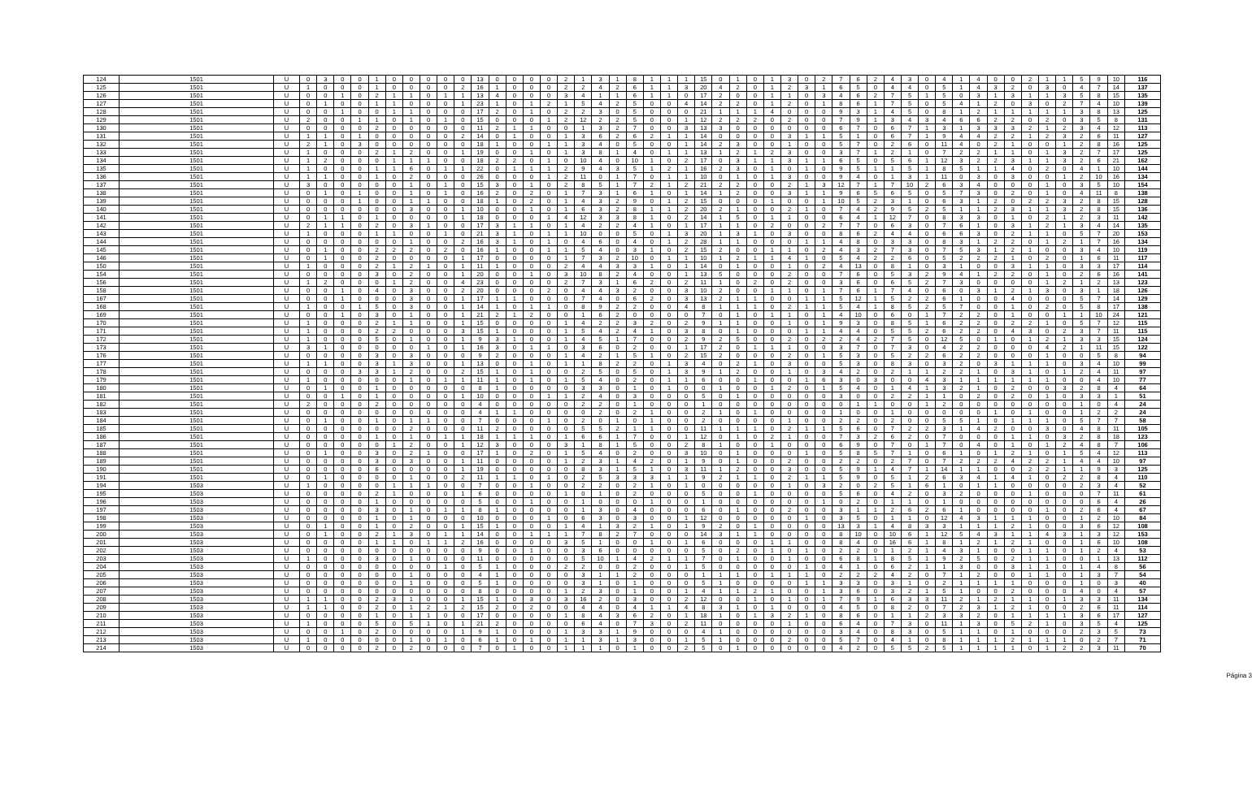| 124 | 1501 | U | 0 | 3 | 0 | 0 | 1 | 0 | 0 | 0 | 0 | 0 | 13 | 0 | 0 | 0 | 0 | 2 | 1 | 3 | 1 | 8 | 1 | 1 | 1 | 15 | 0 | 1 | 0 | 1 | 3 | 0 | 2 | 7 | 6 | 2 | 4 | 3 | 0 | 4 | 1 | 4 | 0 | 0 | 2 | 1 | 1 | 5 | 9 | 10 | 116 |
| 125 | 1501 | U | 1 | 0 | 0 | 0 | 1 | 0 | 0 | 0 | 0 | 2 | 16 | 1 | 0 | 0 | 0 | 2 | 2 | 4 | 2 | 6 | 1 | 1 | 3 | 20 | 4 | 2 | 0 | 1 | 2 | 3 | 1 | 6 | 5 | 0 | 4 | 4 | 0 | 5 | 1 | 4 | 3 | 2 | 0 | 3 | 0 | 4 | 7 | 14 | 137 |
| 126 | 1501 | U | 0 | 0 | 1 | 0 | 2 | 1 | 1 | 0 | 1 | 1 | 13 | 4 | 0 | 0 | 0 | 3 | 4 | 1 | 1 | 6 | 1 | 1 | 0 | 17 | 2 | 0 | 0 | 1 | 1 | 0 | 3 | 4 | 6 | 2 | 7 | 5 | 1 | 5 | 0 | 3 | 1 | 3 | 1 | 1 | 3 | 5 | 8 | 15 | 135 |
| 127 | 1501 | U | 0 | 1 | 0 | 0 | 1 | 1 | 0 | 0 | 0 | 1 | 23 | 1 | 0 | 1 | 2 | 1 | 5 | 4 | 2 | 5 | 0 | 0 | 4 | 14 | 2 | 2 | 0 | 1 | 2 | 0 | 1 | 8 | 6 | 1 | 7 | 5 | 0 | 5 | 4 | 1 | 2 | 0 | 3 | 0 | 2 | 7 | 4 | 10 | 139 |
| 128 | 1501 | U | 0 | 0 | 1 | 0 | 0 | 1 | 1 | 0 | 0 | 0 | 17 | 2 | 0 | 1 | 0 | 2 | 2 | 3 | 0 | 5 | 0 | 0 | 0 | 21 | 1 | 1 | 1 | 4 | 0 | 0 | 0 | 9 | 3 | 1 | 4 | 5 | 0 | 8 | 1 | 2 | 1 | 1 | 1 | 1 | 1 | 3 | 8 | 13 | 125 |
| 129 | 1501 | U | 2 | 0 | 0 | 1 | 1 | 0 | 1 | 0 | 1 | 0 | 15 | 0 | 0 | 0 | 1 | 2 | 12 | 2 | 2 | 5 | 0 | 0 | 1 | 12 | 2 | 2 | 2 | 0 | 2 | 0 | 0 | 7 | 9 | 1 | 3 | 4 | 3 | 4 | 6 | 6 | 2 | 2 | 0 | 2 | 0 | 3 | 5 | 8 | 131 |
| 130 | 1501 | U | 0 | 0 | 0 | 0 | 2 | 0 | 0 | 0 | 0 | 0 | 11 | 2 | 1 | 1 | 0 | 0 | 1 | 3 | 2 | 7 | 0 | 0 | 3 | 13 | 3 | 0 | 0 | 0 | 0 | 0 | 0 | 6 | 7 | 0 | 6 | 7 | 1 | 3 | 1 | 3 | 3 | 3 | 2 | 1 | 2 | 3 | 4 | 12 | 113 |
| 131 | 1501 | U | 1 | 1 | 0 | 1 | 0 | 0 | 0 | 0 | 0 | 2 | 14 | 0 | 1 | 0 | 0 | 1 | 3 | 6 | 2 | 6 | 2 | 1 | 1 | 14 | 0 | 0 | 0 | 0 | 3 | 1 | 1 | 5 | 1 | 0 | 6 | 7 | 1 | 9 | 4 | 4 | 2 | 2 | 1 | 2 | 3 | 2 | 6 | 11 | 127 |
| 132 | 1501 | U | 2 | 1 | 0 | 3 | 0 | 0 | 0 | 0 | 0 | 0 | 18 | 1 | 0 | 0 | 1 | 1 | 3 | 4 | 0 | 5 | 0 | 0 | 1 | 14 | 2 | 3 | 0 | 0 | 1 | 0 | 0 | 5 | 7 | 0 | 2 | 6 | 0 | 11 | 4 | 0 | 2 | 1 | 0 | 0 | 1 | 2 | 8 | 16 | 125 |
| 133 | 1501 | U | 1 | 0 | 0 | 0 | 2 | 1 | 2 | 0 | 0 | 1 | 19 | 0 | 0 | 1 | 0 | 1 | 3 | 8 | 1 | 4 | 0 | 1 | 1 | 13 | 1 | 2 | 1 | 2 | 3 | 0 | 0 | 3 | 7 | 1 | 2 | 1 | 0 | 7 | 2 | 2 | 1 | 1 | 0 | 1 | 3 | 2 | 7 | 17 | 125 |
| 134 | 1501 | U | 1 | 2 | 0 | 0 | 0 | 1 | 1 | 1 | 0 | 0 | 18 | 2 | 2 | 0 | 1 | 0 | 10 | 4 | 0 | 10 | 1 | 0 | 2 | 17 | 0 | 3 | 1 | 1 | 3 | 1 | 1 | 6 | 5 | 0 | 5 | 6 | 1 | 12 | 3 | 2 | 2 | 3 | 1 | 1 | 3 | 2 | 6 | 21 | 162 |
| 135 | 1501 | U | 1 | 0 | 0 | 0 | 1 | 1 | 6 | 0 | 1 | 1 | 22 | 0 | 1 | 1 | 1 | 2 | 9 | 4 | 3 | 5 | 1 | 2 | 1 | 16 | 2 | 3 | 0 | 1 | 0 | 1 | 0 | 9 | 5 | 1 | 1 | 5 | 1 | 8 | 5 | 1 | 1 | 4 | 0 | 2 | 0 | 4 | 1 | 10 | 144 |
| 136 | 1501 | U | 1 | 1 | 0 | 0 | 1 | 0 | 2 | 0 | 0 | 0 | 26 | 0 | 0 | 0 | 1 | 2 | 11 | 0 | 1 | 7 | 0 | 1 | 1 | 10 | 0 | 1 | 0 | 1 | 3 | 0 | 0 | 9 | 4 | 0 | 1 | 3 | 1 | 11 | 0 | 3 | 0 | 3 | 0 | 0 | 1 | 2 | 10 | 16 | 134 |
| 137 | 1501 | U | 3 | 0 | 0 | 0 | 0 | 0 | 1 | 0 | 1 | 0 | 15 | 3 | 0 | 1 | 0 | 2 | 8 | 5 | 1 | 7 | 2 | 1 | 2 | 21 | 2 | 2 | 0 | 0 | 2 | 1 | 3 | 12 | 7 | 1 | 7 | 10 | 2 | 6 | 3 | 4 | 0 | 0 | 0 | 1 | 0 | 3 | 5 | 10 | 154 |
| 138 | 1501 | U | 0 | 1 | 0 | 1 | 0 | 0 | 1 | 0 | 1 | 0 | 16 | 2 | 0 | 2 | 0 | 1 | 7 | 3 | 1 | 6 | 1 | 0 | 1 | 14 | 1 | 2 | 0 | 0 | 3 | 1 | 1 | 9 | 6 | 5 | 6 | 5 | 0 | 5 | 7 | 3 | 0 | 2 | 0 | 1 | 0 | 4 | 11 | 8 | 138 |
| 139 | 1501 | U | 0 | 0 | 0 | 1 | 0 | 0 | 1 | 1 | 0 | 0 | 18 | 1 | 0 | 2 | 0 | 1 | 4 | 3 | 2 | 9 | 0 | 1 | 2 | 15 | 0 | 0 | 0 | 1 | 0 | 0 | 1 | 10 | 5 | 2 | 3 | 1 | 0 | 6 | 3 | 1 | 2 | 0 | 2 | 2 | 3 | 2 | 8 | 15 | 128 |
| 140 | 1501 | U | 0 | 0 | 0 | 0 | 0 | 0 | 3 | 0 | 0 | 1 | 10 | 0 | 0 | 1 | 0 | 1 | 6 | 3 | 2 | 8 | 1 | 1 | 2 | 20 | 2 | 1 | 0 | 0 | 2 | 1 | 0 | 7 | 4 | 2 | 9 | 5 | 2 | 5 | 1 | 1 | 2 | 3 | 1 | 1 | 3 | 2 | 8 | 15 | 136 |
| 141 | 1501 | U | 0 | 1 | 1 | 0 | 1 | 0 | 0 | 0 | 0 | 1 | 18 | 0 | 0 | 0 | 1 | 4 | 12 | 3 | 3 | 8 | 1 | 0 | 2 | 14 | 1 | 5 | 0 | 1 | 1 | 0 | 0 | 6 | 4 | 1 | 12 | 7 | 0 | 8 | 3 | 3 | 0 | 1 | 0 | 2 | 1 | 2 | 3 | 11 | 142 |
| 142 | 1501 | U | 2 | 1 | 1 | 0 | 2 | 0 | 3 | 1 | 0 | 0 | 17 | 3 | 1 | 1 | 0 | 1 | 4 | 2 | 2 | 4 | 1 | 0 | 1 | 17 | 1 | 1 | 0 | 2 | 0 | 0 | 2 | 7 | 7 | 0 | 6 | 3 | 0 | 7 | 6 | 1 | 0 | 3 | 1 | 2 | 1 | 3 | 4 | 14 | 135 |
| 143 | 1501 | U | 1 | 0 | 0 | 0 | 1 | 1 | 0 | 0 | 1 | 0 | 21 | 3 | 1 | 0 | 1 | 1 | 10 | 0 | 0 | 5 | 0 | 1 | 3 | 20 | 1 | 3 | 1 | 0 | 3 | 0 | 0 | 8 | 6 | 2 | 4 | 4 | 0 | 6 | 6 | 3 | 0 | 2 | 1 | 1 | 0 | 5 | 7 | 20 | 153 |
| 144 | 1501 | U | 0 | 0 | 0 | 0 | 0 | 0 | 1 | 0 | 0 | 2 | 16 | 3 | 1 | 0 | 1 | 0 | 4 | 6 | 0 | 4 | 0 | 1 | 2 | 28 | 1 | 1 | 0 | 0 | 0 | 1 | 1 | 4 | 8 | 0 | 3 | 3 | 0 | 8 | 3 | 1 | 2 | 2 | 0 | 1 | 2 | 1 | 7 | 16 | 134 |
| 145 | 1501 | U | 0 | 1 | 0 | 0 | 2 | 2 | 2 | 0 | 2 | 0 | 16 | 1 | 0 | 0 | 1 | 1 | 5 | 4 | 0 | 3 | 1 | 0 | 2 | 15 | 2 | 0 | 0 | 1 | 1 | 0 | 2 | 4 | 3 | 2 | 7 | 3 | 0 | 7 | 5 | 3 | 1 | 2 | 1 | 0 | 0 | 3 | 4 | 10 | 119 |
| 146 | 1501 | U | 0 | 1 | 0 | 0 | 2 | 0 | 0 | 0 | 0 | 1 | 17 | 0 | 0 | 0 | 0 | 1 | 7 | 3 | 2 | 10 | 0 | 1 | 1 | 10 | 1 | 2 | 1 | 1 | 4 | 1 | 0 | 5 | 4 | 2 | 2 | 6 | 0 | 5 | 2 | 2 | 2 | 1 | 0 | 2 | 0 | 1 | 6 | 11 | 117 |
| 150 | 1501 | U | 1 | 0 | 0 | 0 | 2 | 1 | 2 | 1 | 0 | 1 | 11 | 1 | 0 | 0 | 0 | 2 | 4 | 4 | 3 | 3 | 1 | 0 | 1 | 14 | 0 | 1 | 0 | 0 | 1 | 0 | 2 | 4 | 13 | 0 | 8 | 1 | 0 | 3 | 1 | 0 | 0 | 3 | 1 | 1 | 0 | 3 | 3 | 17 | 114 |
| 154 | 1501 | U | 0 | 0 | 0 | 0 | 3 | 0 | 2 | 0 | 0 | 1 | 20 | 0 | 0 | 1 | 0 | 3 | 10 | 8 | 2 | 4 | 0 | 0 | 1 | 13 | 5 | 0 | 0 | 0 | 2 | 0 | 0 | 7 | 6 | 0 | 5 | 3 | 2 | 9 | 4 | 1 | 2 | 2 | 0 | 1 | 0 | 2 | 6 | 16 | 141 |
| 156 | 1501 | U | 1 | 2 | 0 | 0 | 0 | 1 | 2 | 0 | 0 | 4 | 23 | 0 | 0 | 0 | 0 | 2 | 7 | 3 | 1 | 6 | 2 | 0 | 2 | 11 | 1 | 0 | 2 | 0 | 2 | 0 | 0 | 3 | 6 | 0 | 6 | 5 | 2 | 7 | 3 | 0 | 0 | 0 | 0 | 1 | 2 | 1 | 2 | 13 | 123 |
| 158 | 1501 | U | 0 | 0 | 1 | 0 | 4 | 0 | 3 | 0 | 0 | 2 | 20 | 0 | 0 | 0 | 2 | 0 | 4 | 4 | 3 | 2 | 0 | 0 | 3 | 10 | 2 | 0 | 0 | 1 | 1 | 0 | 1 | 7 | 6 | 1 | 7 | 4 | 0 | 6 | 0 | 3 | 1 | 2 | 1 | 3 | 0 | 3 | 1 | 18 | 126 |
| 167 | 1501 | U | 0 | 0 | 1 | 0 | 0 | 0 | 3 | 0 | 0 | 1 | 17 | 1 | 1 | 0 | 0 | 0 | 7 | 4 | 0 | 6 | 2 | 0 | 3 | 13 | 2 | 1 | 1 | 0 | 0 | 1 | 1 | 5 | 12 | 1 | 5 | 2 | 2 | 6 | 1 | 0 | 0 | 4 | 0 | 0 | 0 | 5 | 7 | 14 | 129 |
| 168 | 1501 | U | 1 | 0 | 0 | 1 | 5 | 0 | 3 | 0 | 0 | 1 | 14 | 1 | 0 | 1 | 1 | 0 | 8 | 9 | 2 | 2 | 0 | 0 | 4 | 8 | 1 | 1 | 1 | 0 | 2 | 1 | 1 | 5 | 4 | 1 | 8 | 5 | 2 | 5 | 7 | 0 | 0 | 1 | 0 | 2 | 0 | 5 | 8 | 17 | 138 |
| 169 | 1501 | U | 0 | 0 | 1 | 0 | 3 | 0 | 1 | 0 | 0 | 1 | 21 | 2 | 1 | 2 | 0 | 0 | 1 | 6 | 2 | 0 | 0 | 0 | 0 | 7 | 0 | 1 | 0 | 1 | 1 | 0 | 1 | 4 | 10 | 0 | 6 | 0 | 1 | 7 | 2 | 2 | 0 | 1 | 0 | 0 | 1 | 1 | 10 | 24 | 121 |
| 170 | 1501 | U | 1 | 0 | 0 | 0 | 2 | 1 | 1 | 0 | 0 | 1 | 15 | 0 | 0 | 0 | 0 | 1 | 4 | 2 | 2 | 3 | 2 | 0 | 2 | 9 | 1 | 1 | 0 | 0 | 1 | 0 | 1 | 9 | 3 | 0 | 8 | 5 | 1 | 6 | 2 | 2 | 0 | 2 | 2 | 1 | 0 | 5 | 7 | 12 | 115 |
| 171 | 1501 | U | 1 | 0 | 0 | 0 | 2 | 2 | 0 | 0 | 0 | 3 | 15 | 1 | 0 | 0 | 0 | 1 | 5 | 4 | 2 | 4 | 1 | 0 | 3 | 8 | 0 | 1 | 0 | 0 | 0 | 1 | 1 | 4 | 4 | 0 | 5 | 5 | 2 | 6 | 2 | 2 | 0 | 4 | 3 | 0 | 2 | 3 | 7 | 11 | 115 |
| 172 | 1501 | U | 1 | 0 | 0 | 0 | 5 | 0 | 1 | 0 | 0 | 1 | 9 | 3 | 1 | 0 | 0 | 1 | 4 | 5 | 1 | 7 | 0 | 0 | 2 | 9 | 2 | 5 | 0 | 0 | 2 | 0 | 2 | 2 | 4 | 2 | 7 | 5 | 0 | 12 | 5 | 0 | 1 | 0 | 1 | 2 | 1 | 3 | 3 | 15 | 124 |
| 173 | 1501 | U | 3 | 1 | 0 | 0 | 0 | 0 | 0 | 1 | 0 | 1 | 16 | 3 | 0 | 1 | 1 | 0 | 3 | 6 | 0 | 2 | 0 | 0 | 1 | 17 | 2 | 0 | 1 | 1 | 1 | 0 | 0 | 3 | 7 | 0 | 7 | 3 | 0 | 4 | 2 | 2 | 0 | 0 | 0 | 4 | 2 | 1 | 11 | 15 | 122 |
| 176 | 1501 | U | 0 | 0 | 0 | 0 | 3 | 0 | 3 | 0 | 0 | 0 | 9 | 2 | 0 | 0 | 0 | 1 | 4 | 2 | 1 | 5 | 1 | 0 | 2 | 15 | 2 | 0 | 0 | 0 | 2 | 0 | 1 | 5 | 3 | 0 | 5 | 2 | 2 | 6 | 2 | 2 | 0 | 0 | 0 | 1 | 0 | 0 | 5 | 8 | 94 |
| 177 | 1501 | U | 1 | 1 | 0 | 0 | 3 | 1 | 3 | 0 | 0 | 1 | 13 | 0 | 0 | 1 | 0 | 1 | 1 | 8 | 2 | 2 | 0 | 1 | 3 | 4 | 0 | 2 | 1 | 0 | 3 | 0 | 0 | 5 | 3 | 0 | 8 | 3 | 0 | 3 | 2 | 0 | 3 | 1 | 1 | 1 | 0 | 3 | 4 | 10 | 99 |
| 178 | 1501 | U | 0 | 0 | 0 | 3 | 3 | 1 | 2 | 0 | 0 | 2 | 15 | 1 | 0 | 1 | 0 | 0 | 2 | 5 | 0 | 5 | 0 | 1 | 3 | 9 | 1 | 2 | 0 | 0 | 1 | 0 | 3 | 4 | 2 | 0 | 2 | 1 | 1 | 2 | 2 | 1 | 0 | 3 | 1 | 0 | 1 | 2 | 4 | 11 | 97 |
| 179 | 1501 | U | 1 | 0 | 0 | 0 | 0 | 0 | 1 | 0 | 1 | 1 | 11 | 1 | 0 | 1 | 0 | 1 | 5 | 4 | 0 | 2 | 0 | 1 | 1 | 6 | 0 | 0 | 1 | 0 | 0 | 1 | 6 | 3 | 0 | 3 | 0 | 0 | 4 | 3 | 1 | 1 | 1 | 1 | 1 | 1 | 0 | 0 | 4 | 10 | 77 |
| 180 | 1501 | U | 0 | 1 | 0 | 0 | 1 | 0 | 0 | 0 | 0 | 0 | 8 | 1 | 0 | 0 | 0 | 0 | 3 | 3 | 0 | 1 | 0 | 1 | 0 | 0 | 1 | 0 | 0 | 1 | 2 | 0 | 1 | 5 | 4 | 0 | 1 | 4 | 1 | 3 | 2 | 1 | 0 | 2 | 0 | 0 | 3 | 2 | 8 | 4 | 64 |
| 181 | 1501 | U | 0 | 0 | 1 | 0 | 1 | 0 | 0 | 0 | 0 | 1 | 10 | 0 | 0 | 0 | 1 | 1 | 2 | 4 | 0 | 3 | 0 | 0 | 0 | 5 | 0 | 1 | 0 | 0 | 0 | 0 | 0 | 3 | 0 | 0 | 2 | 2 | 1 | 1 | 0 | 2 | 0 | 2 | 0 | 1 | 0 | 3 | 3 | 1 | 51 |
| 182 | 1501 | U | 2 | 0 | 0 | 0 | 2 | 0 | 0 | 0 | 0 | 0 | 4 | 0 | 0 | 0 | 0 | 0 | 2 | 2 | 0 | 1 | 0 | 0 | 0 | 1 | 0 | 0 | 0 | 0 | 0 | 0 | 0 | 0 | 1 | 1 | 0 | 0 | 1 | 2 | 0 | 0 | 0 | 0 | 0 | 0 | 0 | 1 | 0 | 4 | 24 |
| 183 | 1501 | U | 0 | 0 | 0 | 0 | 0 | 0 | 0 | 0 | 0 | 0 | 4 | 1 | 1 | 0 | 0 | 0 | 0 | 2 | 0 | 2 | 1 | 0 | 0 | 2 | 1 | 0 | 1 | 0 | 0 | 0 | 0 | 1 | 0 | 0 | 1 | 0 | 0 | 0 | 0 | 0 | 1 | 0 | 1 | 0 | 0 | 1 | 2 | 2 | 24 |
| 184 | 1501 | U | 0 | 1 | 0 | 0 | 1 | 0 | 1 | 1 | 0 | 0 | 7 | 0 | 0 | 0 | 1 | 0 | 2 | 0 | 1 | 0 | 1 | 0 | 0 | 2 | 0 | 0 | 0 | 0 | 1 | 0 | 0 | 2 | 2 | 0 | 2 | 0 | 0 | 5 | 5 | 1 | 0 | 1 | 1 | 1 | 0 | 5 | 7 | 7 | 58 |
| 185 | 1501 | U | 0 | 0 | 0 | 0 | 0 | 0 | 2 | 0 | 0 | 0 | 11 | 2 | 0 | 0 | 0 | 0 | 5 | 5 | 2 | 1 | 1 | 0 | 0 | 11 | 1 | 1 | 1 | 0 | 2 | 1 | 1 | 5 | 6 | 0 | 7 | 2 | 2 | 3 | 1 | 4 | 2 | 0 | 0 | 3 | 0 | 4 | 8 | 11 | 105 |
| 186 | 1501 | U | 0 | 0 | 0 | 0 | 1 | 0 | 1 | 0 | 1 | 1 | 18 | 1 | 1 | 1 | 0 | 1 | 6 | 6 | 1 | 7 | 0 | 0 | 1 | 12 | 0 | 1 | 0 | 2 | 1 | 0 | 0 | 7 | 3 | 2 | 6 | 2 | 0 | 7 | 0 | 0 | 0 | 1 | 1 | 0 | 3 | 2 | 8 | 18 | 123 |
| 187 | 1501 | U | 0 | 0 | 0 | 0 | 0 | 1 | 2 | 0 | 0 | 1 | 12 | 3 | 0 | 0 | 0 | 3 | 1 | 8 | 1 | 5 | 0 | 0 | 2 | 8 | 1 | 0 | 0 | 1 | 0 | 0 | 0 | 6 | 9 | 0 | 7 | 0 | 1 | 7 | 0 | 4 | 0 | 1 | 0 | 1 | 2 | 4 | 8 | 7 | 106 |
| 188 | 1501 | U | 0 | 1 | 0 | 0 | 3 | 0 | 2 | 1 | 0 | 0 | 17 | 1 | 0 | 2 | 0 | 1 | 5 | 4 | 0 | 2 | 0 | 0 | 3 | 10 | 0 | 1 | 0 | 0 | 0 | 1 | 0 | 5 | 8 | 5 | 7 | 1 | 0 | 6 | 1 | 0 | 1 | 2 | 1 | 0 | 1 | 5 | 4 | 12 | 113 |
| 189 | 1501 | U | 0 | 0 | 0 | 0 | 3 | 0 | 3 | 0 | 0 | 1 | 11 | 0 | 0 | 0 | 0 | 1 | 2 | 3 | 1 | 4 | 2 | 0 | 1 | 9 | 0 | 1 | 0 | 0 | 2 | 0 | 0 | 2 | 2 | 0 | 2 | 7 | 0 | 7 | 2 | 2 | 2 | 4 | 2 | 2 | 1 | 4 | 4 | 10 | 97 |
| 190 | 1501 | U | 0 | 0 | 0 | 0 | 6 | 0 | 0 | 0 | 0 | 1 | 19 | 0 | 0 | 0 | 0 | 0 | 8 | 3 | 1 | 5 | 1 | 0 | 3 | 11 | 1 | 2 | 0 | 0 | 3 | 0 | 0 | 5 | 9 | 1 | 4 | 7 | 1 | 14 | 1 | 1 | 0 | 0 | 2 | 2 | 1 | 1 | 9 | 3 | 125 |
| 191 | 1501 | U | 0 | 1 | 0 | 0 | 0 | 0 | 1 | 0 | 0 | 2 | 11 | 1 | 1 | 0 | 1 | 0 | 2 | 5 | 3 | 3 | 3 | 1 | 1 | 9 | 2 | 1 | 1 | 0 | 2 | 1 | 1 | 5 | 9 | 0 | 5 | 1 | 2 | 6 | 3 | 4 | 1 | 4 | 1 | 0 | 2 | 2 | 8 | 4 | 110 |
| 194 | 1503 | U | 1 | 0 | 0 | 0 | 0 | 1 | 1 | 1 | 0 | 0 | 7 | 0 | 0 | 1 | 0 | 0 | 2 | 2 | 0 | 2 | 1 | 0 | 1 | 0 | 0 | 0 | 0 | 0 | 1 | 0 | 3 | 2 | 0 | 2 | 5 | 1 | 6 | 1 | 0 | 1 | 1 | 0 | 0 | 0 | 0 | 2 | 3 | 4 | 52 |
| 195 | 1503 | U | 0 | 0 | 0 | 0 | 2 | 1 | 0 | 0 | 0 | 1 | 6 | 0 | 0 | 0 | 0 | 1 | 0 | 1 | 0 | 2 | 0 | 0 | 0 | 5 | 0 | 0 | 1 | 0 | 0 | 0 | 0 | 5 | 6 | 0 | 4 | 2 | 0 | 3 | 2 | 0 | 0 | 0 | 1 | 0 | 0 | 0 | 7 | 11 | 61 |
| 196 | 1503 | U | 0 | 0 | 0 | 0 | 1 | 0 | 0 | 0 | 0 | 0 | 5 | 0 | 0 | 1 | 0 | 0 | 1 | 0 | 0 | 0 | 1 | 0 | 0 | 1 | 0 | 0 | 0 | 0 | 0 | 0 | 1 | 0 | 2 | 0 | 1 | 1 | 0 | 1 | 0 | 0 | 0 | 0 | 0 | 0 | 0 | 0 | 6 | 4 | 26 |
| 197 | 1503 | U | 0 | 0 | 0 | 0 | 3 | 0 | 1 | 0 | 1 | 1 | 8 | 1 | 0 | 0 | 0 | 0 | 1 | 3 | 0 | 4 | 0 | 0 | 0 | 6 | 0 | 1 | 0 | 0 | 2 | 0 | 0 | 3 | 1 | 1 | 2 | 6 | 2 | 6 | 1 | 0 | 0 | 0 | 0 | 1 | 0 | 2 | 6 | 4 | 67 |
| 198 | 1503 | U | 0 | 0 | 0 | 0 | 1 | 0 | 1 | 0 | 0 | 0 | 10 | 0 | 0 | 0 | 1 | 0 | 6 | 3 | 0 | 3 | 0 | 0 | 1 | 12 | 0 | 0 | 0 | 0 | 0 | 1 | 0 | 3 | 5 | 0 | 1 | 1 | 0 | 12 | 4 | 3 | 1 | 1 | 1 | 0 | 0 | 1 | 2 | 10 | 84 |
| 199 | 1503 | U | 0 | 1 | 0 | 0 | 1 | 0 | 2 | 0 | 0 | 1 | 15 | 1 | 0 | 0 | 0 | 1 | 4 | 1 | 3 | 2 | 1 | 0 | 1 | 9 | 2 | 0 | 1 | 0 | 0 | 0 | 0 | 13 | 3 | 1 | 4 | 8 | 3 | 3 | 1 | 1 | 1 | 2 | 1 | 0 | 0 | 3 | 6 | 12 | 108 |
| 200 | 1503 | U | 0 | 1 | 0 | 0 | 2 | 1 | 3 | 0 | 1 | 1 | 14 | 0 | 0 | 1 | 1 | 1 | 7 | 8 | 2 | 7 | 0 | 0 | 0 | 14 | 3 | 1 | 1 | 0 | 0 | 0 | 0 | 8 | 10 | 0 | 10 | 6 | 1 | 12 | 5 | 4 | 3 | 1 | 1 | 4 | 3 | 1 | 3 | 12 | 153 |
| 201 | 1503 | U | 0 | 0 | 0 | 0 | 1 | 1 | 0 | 1 | 1 | 2 | 16 | 0 | 0 | 0 | 0 | 3 | 5 | 1 | 0 | 0 | 1 | 0 | 1 | 6 | 0 | 0 | 0 | 1 | 1 | 0 | 0 | 8 | 4 | 0 | 16 | 6 | 1 | 8 | 1 | 2 | 1 | 2 | 1 | 0 | 0 | 1 | 6 | 10 | 108 |
| 202 | 1503 | U | 0 | 0 | 0 | 0 | 0 | 0 | 0 | 0 | 0 | 0 | 9 | 0 | 0 | 1 | 0 | 0 | 3 | 6 | 0 | 0 | 0 | 0 | 0 | 5 | 0 | 2 | 0 | 1 | 0 | 1 | 0 | 2 | 2 | 0 | 1 | 2 | 1 | 4 | 3 | 1 | 0 | 0 | 1 | 1 | 0 | 1 | 2 | 4 | 53 |
| 203 | 1503 | U | 1 | 0 | 0 | 0 | 3 | 0 | 1 | 0 | 0 | 0 | 11 | 0 | 0 | 0 | 0 | 0 | 5 | 10 | 1 | 4 | 2 | 1 | 1 | 7 | 0 | 1 | 0 | 0 | 1 | 0 | 0 | 6 | 8 | 1 | 8 | 5 | 1 | 9 | 2 | 5 | 0 | 2 | 1 | 1 | 0 | 0 | 1 | 13 | 112 |
| 204 | 1503 | U | 0 | 0 | 0 | 0 | 0 | 0 | 0 | 0 | 1 | 0 | 5 | 1 | 0 | 0 | 0 | 2 | 2 | 0 | 0 | 2 | 0 | 0 | 1 | 5 | 0 | 0 | 0 | 0 | 0 | 1 | 0 | 4 | 1 | 0 | 6 | 2 | 1 | 1 | 3 | 0 | 0 | 3 | 1 | 1 | 0 | 1 | 4 | 8 | 56 |
| 205 | 1503 | U | 0 | 0 | 0 | 0 | 0 | 0 | 1 | 0 | 0 | 0 | 4 | 1 | 0 | 0 | 0 | 0 | 3 | 1 | 1 | 2 | 0 | 0 | 0 | 1 | 1 | 1 | 0 | 1 | 1 | 1 | 0 | 2 | 2 | 2 | 4 | 2 | 0 | 7 | 1 | 2 | 0 | 0 | 1 | 1 | 0 | 1 | 3 | 7 | 54 |
| 206 | 1503 | U | 0 | 0 | 0 | 0 | 0 | 0 | 1 | 0 | 0 | 0 | 5 | 1 | 0 | 0 | 0 | 0 | 3 | 1 | 0 | 1 | 0 | 0 | 0 | 5 | 1 | 0 | 0 | 0 | 0 | 1 | 1 | 3 | 3 | 0 | 3 | 1 | 0 | 2 | 1 | 1 | 1 | 1 | 0 | 0 | 0 | 1 | 0 | 3 | 40 |
| 207 | 1503 | U | 0 | 0 | 0 | 0 | 0 | 0 | 0 | 0 | 0 | 0 | 8 | 0 | 0 | 0 | 0 | 1 | 2 | 3 | 0 | 1 | 0 | 0 | 1 | 4 | 1 | 1 | 2 | 1 | 0 | 0 | 1 | 3 | 6 | 0 | 3 | 2 | 1 | 5 | 1 | 0 | 0 | 2 | 0 | 0 | 0 | 4 | 0 | 4 | 57 |
| 208 | 1503 | U | 1 | 1 | 0 | 0 | 2 | 3 | 1 | 0 | 0 | 1 | 15 | 1 | 0 | 3 | 0 | 3 | 16 | 2 | 0 | 3 | 0 | 0 | 2 | 12 | 0 | 0 | 1 | 0 | 1 | 0 | 1 | 7 | 9 | 1 | 6 | 3 | 3 | 11 | 2 | 1 | 2 | 1 | 1 | 0 | 1 | 3 | 3 | 11 | 134 |
| 209 | 1503 | U | 1 | 1 | 0 | 0 | 2 | 0 | 1 | 2 | 1 | 2 | 15 | 2 | 0 | 2 | 0 | 0 | 4 | 4 | 0 | 4 | 1 | 1 | 4 | 8 | 3 | 1 | 0 | 1 | 0 | 0 | 0 | 4 | 5 | 0 | 8 | 2 | 0 | 7 | 2 | 3 | 1 | 2 | 1 | 0 | 0 | 2 | 6 | 11 | 114 |
| 210 | 1503 | U | 0 | 0 | 0 | 0 | 1 | 0 | 1 | 1 | 0 | 0 | 17 | 0 | 0 | 0 | 0 | 1 | 8 | 4 | 3 | 6 | 2 | 0 | 1 | 18 | 1 | 0 | 1 | 3 | 2 | 1 | 0 | 8 | 6 | 0 | 1 | 1 | 2 | 3 | 3 | 2 | 0 | 1 | 1 | 1 | 1 | 3 | 6 | 17 | 127 |
| 211 | 1503 | U | 1 | 0 | 0 | 0 | 5 | 0 | 5 | 1 | 0 | 1 | 21 | 2 | 0 | 0 | 0 | 0 | 6 | 4 | 0 | 7 | 3 | 0 | 2 | 11 | 0 | 0 | 0 | 0 | 1 | 0 | 0 | 6 | 4 | 0 | 7 | 3 | 0 | 11 | 1 | 3 | 0 | 5 | 2 | 1 | 0 | 3 | 5 | 4 | 125 |
| 212 | 1503 | U | 0 | 0 | 1 | 0 | 2 | 0 | 0 | 0 | 0 | 1 | 9 | 1 | 0 | 0 | 0 | 1 | 3 | 3 | 1 | 9 | 0 | 0 | 0 | 4 | 1 | 0 | 0 | 0 | 0 | 0 | 0 | 3 | 4 | 0 | 8 | 3 | 0 | 5 | 1 | 1 | 0 | 1 | 0 | 0 | 0 | 2 | 3 | 5 | 73 |
| 213 | 1503 | U | 1 | 0 | 0 | 0 | 0 | 0 | 1 | 0 | 1 | 0 | 6 | 1 | 0 | 1 | 0 | 1 | 1 | 3 | 1 | 3 | 0 | 0 | 1 | 5 | 1 | 0 | 0 | 0 | 2 | 0 | 0 | 5 | 7 | 0 | 4 | 1 | 0 | 8 | 1 | 1 | 1 | 2 | 1 | 1 | 1 | 0 | 2 | 7 | 71 |
| 214 | 1503 | U | 0 | 0 | 0 | 0 | 2 | 0 | 2 | 0 | 0 | 0 | 7 | 0 | 1 | 0 | 0 | 1 | 1 | 1 | 0 | 1 | 0 | 0 | 2 | 5 | 0 | 1 | 0 | 0 | 0 | 0 | 0 | 4 | 2 | 0 | 5 | 5 | 2 | 5 | 1 | 1 | 1 | 1 | 0 | 1 | 2 | 2 | 3 | 11 | 70 |
Página 3